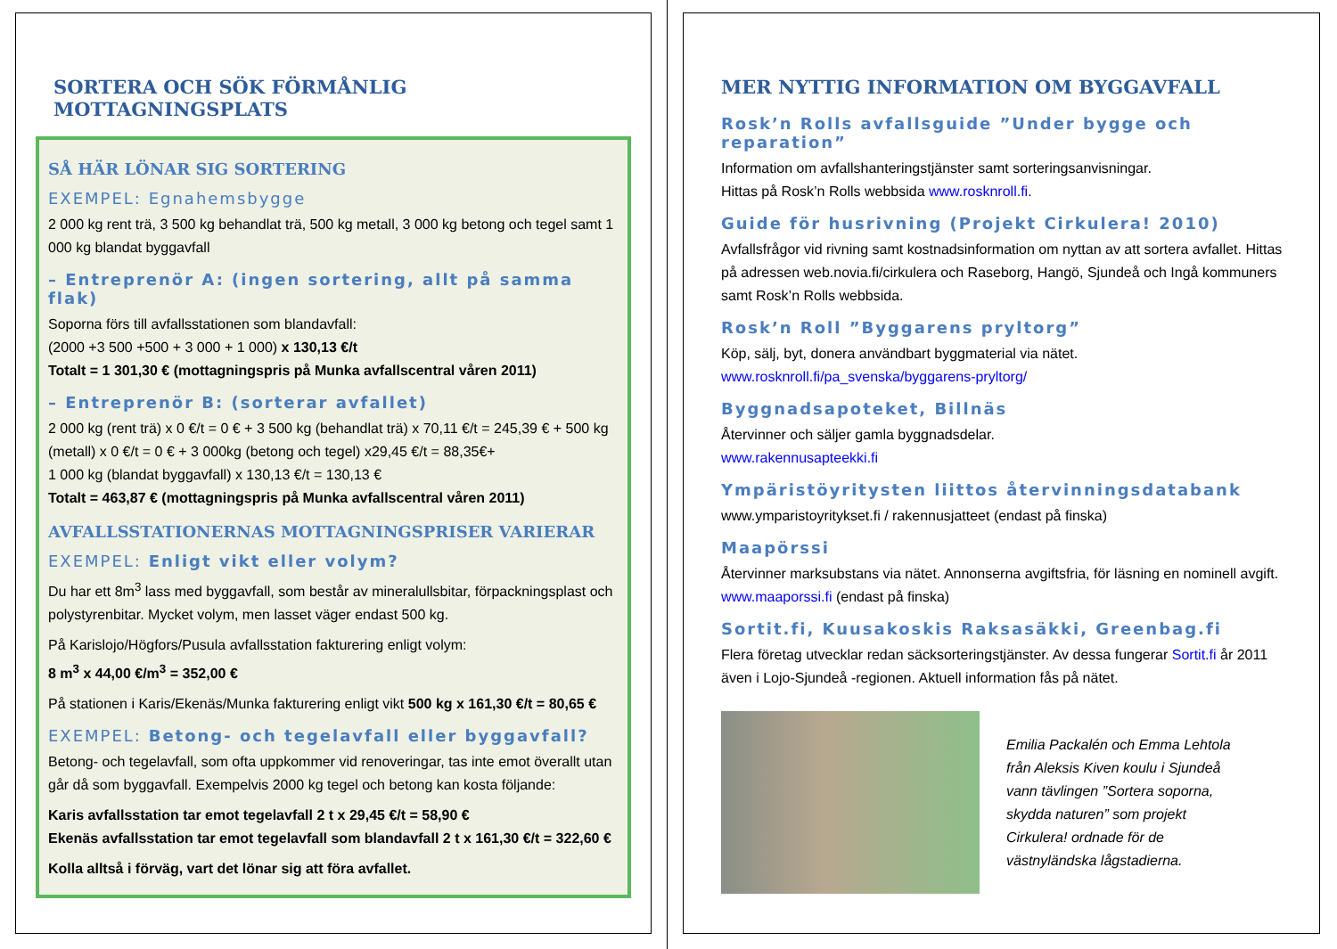SORTERA OCH SÖK FÖRMÅNLIG MOTTAGNINGSPLATS
SÅ HÄR LÖNAR SIG SORTERING
EXEMPEL: Egnahemsbygge
2 000 kg rent trä, 3 500 kg behandlat trä, 500 kg metall, 3 000 kg betong och tegel samt 1 000 kg blandat byggavfall
– Entreprenör A: (ingen sortering, allt på samma flak)
Soporna förs till avfallsstationen som blandavfall:
(2000 +3 500 +500 + 3 000 + 1 000) x 130,13 €/t
Totalt = 1 301,30 € (mottagningspris på Munka avfallscentral våren 2011)
– Entreprenör B: (sorterar avfallet)
2 000 kg (rent trä) x 0 €/t = 0 € + 3 500 kg (behandlat trä) x 70,11 €/t = 245,39 € + 500 kg (metall) x 0 €/t = 0 € + 3 000kg (betong och tegel) x29,45 €/t = 88,35€+
1 000 kg (blandat byggavfall) x 130,13 €/t = 130,13 €
Totalt = 463,87 € (mottagningspris på Munka avfallscentral våren 2011)
AVFALLSSTATIONERNAS MOTTAGNINGSPRISER VARIERAR
EXEMPEL: Enligt vikt eller volym?
Du har ett 8m<sup>3</sup> lass med byggavfall, som består av mineralullsbitar, förpackningsplast och polystyrenbitar. Mycket volym, men lasset väger endast 500 kg.
På Karislojo/Högfors/Pusula avfallsstation fakturering enligt volym:
8 m<sup>3</sup> x 44,00 €/m<sup>3</sup> = 352,00 €
På stationen i Karis/Ekenäs/Munka fakturering enligt vikt 500 kg x 161,30 €/t = 80,65 €
EXEMPEL: Betong- och tegelavfall eller byggavfall?
Betong- och tegelavfall, som ofta uppkommer vid renoveringar, tas inte emot överallt utan går då som byggavfall. Exempelvis 2000 kg tegel och betong kan kosta följande:
Karis avfallsstation tar emot tegelavfall 2 t x 29,45 €/t = 58,90 €
Ekenäs avfallsstation tar emot tegelavfall som blandavfall 2 t x 161,30 €/t = 322,60 €
Kolla alltså i förväg, vart det lönar sig att föra avfallet.
MER NYTTIG INFORMATION OM BYGGAVFALL
Rosk’n Rolls avfallsguide ”Under bygge och reparation”
Information om avfallshanteringstjänster samt sorteringsanvisningar.
Hittas på Rosk’n Rolls webbsida www.rosknroll.fi.
Guide för husrivning (Projekt Cirkulera! 2010)
Avfallsfrågor vid rivning samt kostnadsinformation om nyttan av att sortera avfallet. Hittas på adressen web.novia.fi/cirkulera och Raseborg, Hangö, Sjundeå och Ingå kommuners samt Rosk’n Rolls webbsida.
Rosk’n Roll ”Byggarens pryltorg”
Köp, sälj, byt, donera användbart byggmaterial via nätet.
www.rosknroll.fi/pa_svenska/byggarens-pryltorg/
Byggnadsapoteket, Billnäs
Återvinner och säljer gamla byggnadsdelar.
www.rakennusapteekki.fi
Ympäristöyritysten liittos återvinningsdatabank
www.ymparistoyritykset.fi / rakennusjatteet (endast på finska)
Maapörssi
Återvinner marksubstans via nätet. Annonserna avgiftsfria, för läsning en nominell avgift. www.maaporssi.fi (endast på finska)
Sortit.fi, Kuusakoskis Raksasäkki, Greenbag.fi
Flera företag utvecklar redan säcksorteringstjänster. Av dessa fungerar Sortit.fi år 2011 även i Lojo-Sjundeå -regionen. Aktuell information fås på nätet.
Emilia Packalén och Emma Lehtola
från Aleksis Kiven koulu i Sjundeå
vann tävlingen ”Sortera soporna,
skydda naturen” som projekt
Cirkulera! ordnade för de
västnyländska lågstadierna.